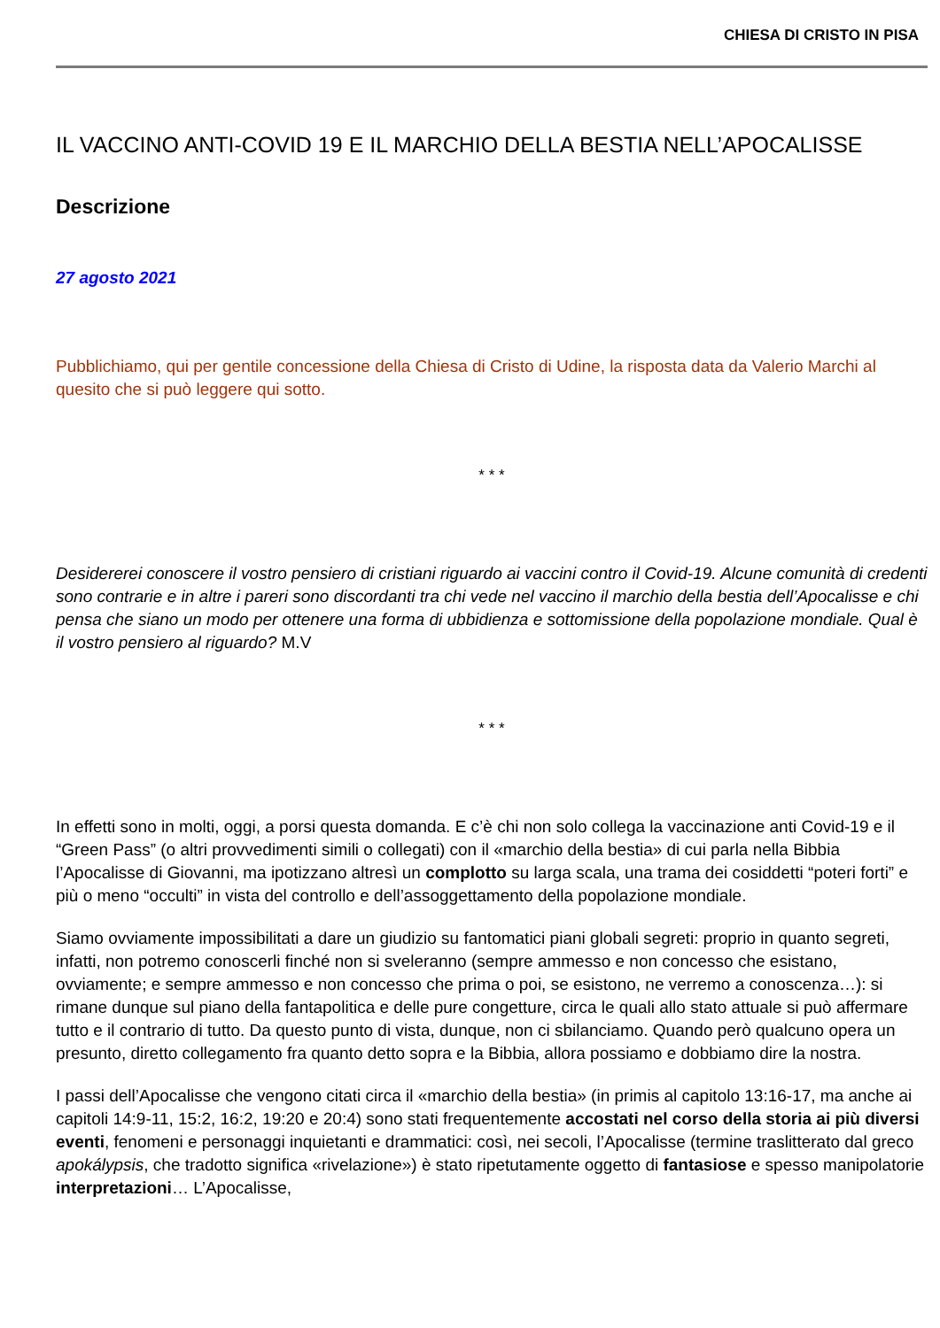CHIESA DI CRISTO IN PISA
IL VACCINO ANTI-COVID 19 E IL MARCHIO DELLA BESTIA NELL’APOCALISSE
Descrizione
27 agosto 2021
Pubblichiamo, qui per gentile concessione della Chiesa di Cristo di Udine, la risposta data da Valerio Marchi al quesito che si può leggere qui sotto.
* * *
Desidererei conoscere il vostro pensiero di cristiani riguardo ai vaccini contro il Covid-19. Alcune comunità di credenti sono contrarie e in altre i pareri sono discordanti tra chi vede nel vaccino il marchio della bestia dell’Apocalisse e chi pensa che siano un modo per ottenere una forma di ubbidienza e sottomissione della popolazione mondiale. Qual è il vostro pensiero al riguardo? M.V
* * *
In effetti sono in molti, oggi, a porsi questa domanda. E c’è chi non solo collega la vaccinazione anti Covid-19 e il “Green Pass” (o altri provvedimenti simili o collegati) con il «marchio della bestia» di cui parla nella Bibbia l’Apocalisse di Giovanni, ma ipotizzano altresì un complotto su larga scala, una trama dei cosiddetti “poteri forti” e più o meno “occulti” in vista del controllo e dell’assoggettamento della popolazione mondiale.
Siamo ovviamente impossibilitati a dare un giudizio su fantomatici piani globali segreti: proprio in quanto segreti, infatti, non potremo conoscerli finché non si sveleranno (sempre ammesso e non concesso che esistano, ovviamente; e sempre ammesso e non concesso che prima o poi, se esistono, ne verremo a conoscenza…): si rimane dunque sul piano della fantapolitica e delle pure congetture, circa le quali allo stato attuale si può affermare tutto e il contrario di tutto. Da questo punto di vista, dunque, non ci sbilanciamo. Quando però qualcuno opera un presunto, diretto collegamento fra quanto detto sopra e la Bibbia, allora possiamo e dobbiamo dire la nostra.
I passi dell’Apocalisse che vengono citati circa il «marchio della bestia» (in primis al capitolo 13:16-17, ma anche ai capitoli 14:9-11, 15:2, 16:2, 19:20 e 20:4) sono stati frequentemente accostati nel corso della storia ai più diversi eventi, fenomeni e personaggi inquietanti e drammatici: così, nei secoli, l’Apocalisse (termine traslitterato dal greco apokálypsis, che tradotto significa «rivelazione») è stato ripetutamente oggetto di fantasiose e spesso manipolatorie interpretazioni… L’Apocalisse,